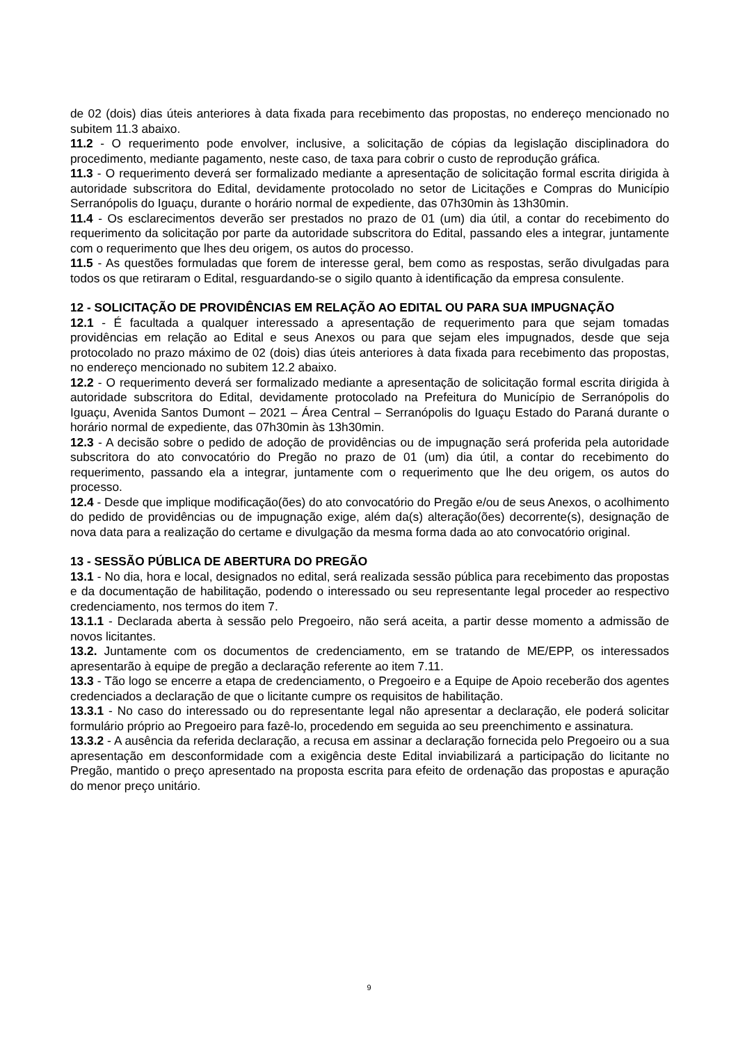de 02 (dois) dias úteis anteriores à data fixada para recebimento das propostas, no endereço mencionado no subitem 11.3 abaixo.
11.2 - O requerimento pode envolver, inclusive, a solicitação de cópias da legislação disciplinadora do procedimento, mediante pagamento, neste caso, de taxa para cobrir o custo de reprodução gráfica.
11.3 - O requerimento deverá ser formalizado mediante a apresentação de solicitação formal escrita dirigida à autoridade subscritora do Edital, devidamente protocolado no setor de Licitações e Compras do Município Serranópolis do Iguaçu, durante o horário normal de expediente, das 07h30min às 13h30min.
11.4 - Os esclarecimentos deverão ser prestados no prazo de 01 (um) dia útil, a contar do recebimento do requerimento da solicitação por parte da autoridade subscritora do Edital, passando eles a integrar, juntamente com o requerimento que lhes deu origem, os autos do processo.
11.5 - As questões formuladas que forem de interesse geral, bem como as respostas, serão divulgadas para todos os que retiraram o Edital, resguardando-se o sigilo quanto à identificação da empresa consulente.
12 - SOLICITAÇÃO DE PROVIDÊNCIAS EM RELAÇÃO AO EDITAL OU PARA SUA IMPUGNAÇÃO
12.1 - É facultada a qualquer interessado a apresentação de requerimento para que sejam tomadas providências em relação ao Edital e seus Anexos ou para que sejam eles impugnados, desde que seja protocolado no prazo máximo de 02 (dois) dias úteis anteriores à data fixada para recebimento das propostas, no endereço mencionado no subitem 12.2 abaixo.
12.2 - O requerimento deverá ser formalizado mediante a apresentação de solicitação formal escrita dirigida à autoridade subscritora do Edital, devidamente protocolado na Prefeitura do Município de Serranópolis do Iguaçu, Avenida Santos Dumont – 2021 – Área Central – Serranópolis do Iguaçu Estado do Paraná durante o horário normal de expediente, das 07h30min às 13h30min.
12.3 - A decisão sobre o pedido de adoção de providências ou de impugnação será proferida pela autoridade subscritora do ato convocatório do Pregão no prazo de 01 (um) dia útil, a contar do recebimento do requerimento, passando ela a integrar, juntamente com o requerimento que lhe deu origem, os autos do processo.
12.4 - Desde que implique modificação(ões) do ato convocatório do Pregão e/ou de seus Anexos, o acolhimento do pedido de providências ou de impugnação exige, além da(s) alteração(ões) decorrente(s), designação de nova data para a realização do certame e divulgação da mesma forma dada ao ato convocatório original.
13 - SESSÃO PÚBLICA DE ABERTURA DO PREGÃO
13.1 - No dia, hora e local, designados no edital, será realizada sessão pública para recebimento das propostas e da documentação de habilitação, podendo o interessado ou seu representante legal proceder ao respectivo credenciamento, nos termos do item 7.
13.1.1 - Declarada aberta à sessão pelo Pregoeiro, não será aceita, a partir desse momento a admissão de novos licitantes.
13.2. Juntamente com os documentos de credenciamento, em se tratando de ME/EPP, os interessados apresentarão à equipe de pregão a declaração referente ao item 7.11.
13.3 - Tão logo se encerre a etapa de credenciamento, o Pregoeiro e a Equipe de Apoio receberão dos agentes credenciados a declaração de que o licitante cumpre os requisitos de habilitação.
13.3.1 - No caso do interessado ou do representante legal não apresentar a declaração, ele poderá solicitar formulário próprio ao Pregoeiro para fazê-lo, procedendo em seguida ao seu preenchimento e assinatura.
13.3.2 - A ausência da referida declaração, a recusa em assinar a declaração fornecida pelo Pregoeiro ou a sua apresentação em desconformidade com a exigência deste Edital inviabilizará a participação do licitante no Pregão, mantido o preço apresentado na proposta escrita para efeito de ordenação das propostas e apuração do menor preço unitário.
9